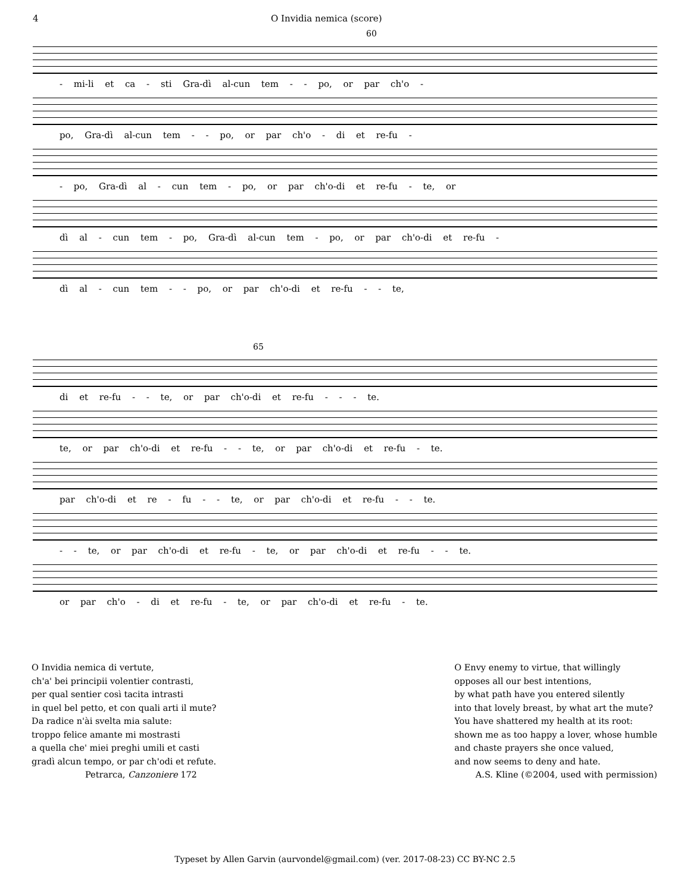4 O Invidia nemica (score)
60
- mi-li et ca - sti Gra-dì al-cun tem - - po, or par ch'o -
po, Gra-dì al-cun tem - - po, or par ch'o - di et re-fu -
- po, Gra-dì al - cun tem - po, or par ch'o-di et re-fu - te, or
dì al - cun tem - po, Gra-dì al-cun tem - po, or par ch'o-di et re-fu -
dì al - cun tem - - po, or par ch'o-di et re-fu - - te,
65
di et re-fu - - te, or par ch'o-di et re-fu - - - te.
te, or par ch'o-di et re-fu - - te, or par ch'o-di et re-fu - te.
par ch'o-di et re - fu - - te, or par ch'o-di et re-fu - - te.
- - te, or par ch'o-di et re-fu - te, or par ch'o-di et re-fu - - te.
or par ch'o - di et re-fu - te, or par ch'o-di et re-fu - te.
O Invidia nemica di vertute,
ch'a' bei principii volentier contrasti,
per qual sentier così tacita intrasti
in quel bel petto, et con quali arti il mute?
Da radice n'ài svelta mia salute:
troppo felice amante mi mostrasti
a quella che' miei preghi umili et casti
gradì alcun tempo, or par ch'odi et refute.
Petrarca, Canzoniere 172
O Envy enemy to virtue, that willingly
opposes all our best intentions,
by what path have you entered silently
into that lovely breast, by what art the mute?
You have shattered my health at its root:
shown me as too happy a lover, whose humble
and chaste prayers she once valued,
and now seems to deny and hate.
A.S. Kline (©2004, used with permission)
Typeset by Allen Garvin (aurvondel@gmail.com) (ver. 2017-08-23) CC BY-NC 2.5